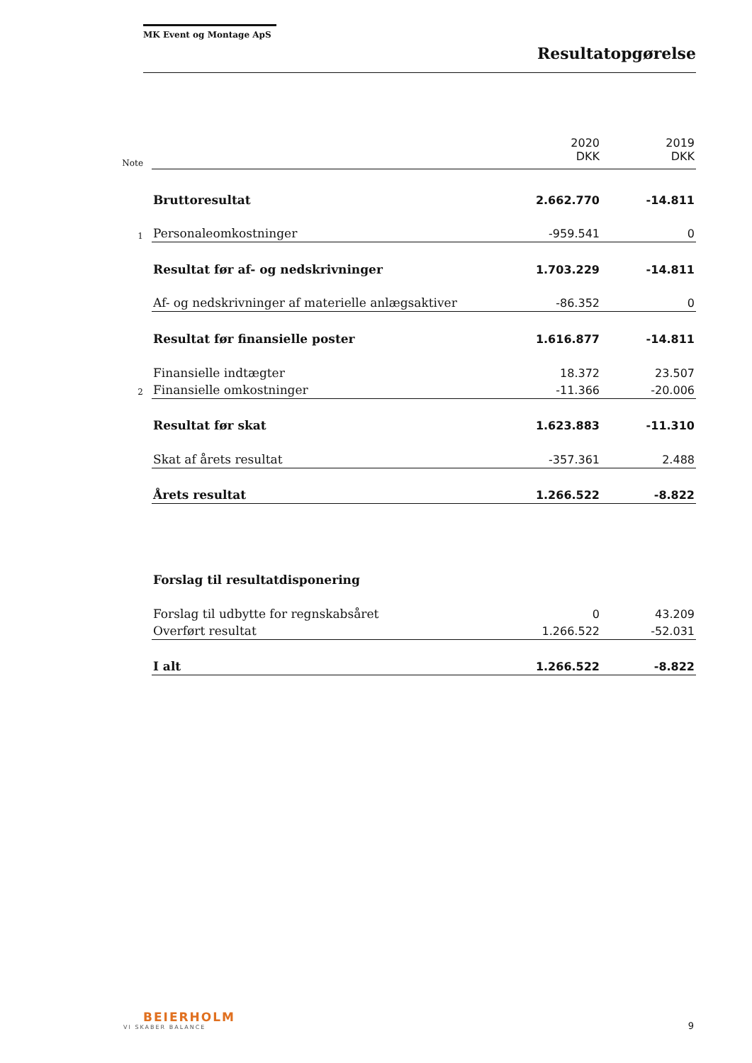MK Event og Montage ApS
Resultatopgørelse
| Note | | 2020 DKK | 2019 DKK |
| | Bruttoresultat | 2.662.770 | -14.811 |
| 1 | Personaleomkostninger | -959.541 | 0 |
| | Resultat før af- og nedskrivninger | 1.703.229 | -14.811 |
| | Af- og nedskrivninger af materielle anlægsaktiver | -86.352 | 0 |
| | Resultat før finansielle poster | 1.616.877 | -14.811 |
| | Finansielle indtægter | 18.372 | 23.507 |
| 2 | Finansielle omkostninger | -11.366 | -20.006 |
| | Resultat før skat | 1.623.883 | -11.310 |
| | Skat af årets resultat | -357.361 | 2.488 |
| | Årets resultat | 1.266.522 | -8.822 |
| | Forslag til resultatdisponering | | |
| | Forslag til udbytte for regnskabsåret | 0 | 43.209 |
| | Overført resultat | 1.266.522 | -52.031 |
| | I alt | 1.266.522 | -8.822 |
BEIERHOLM
VI SKABER BALANCE
9